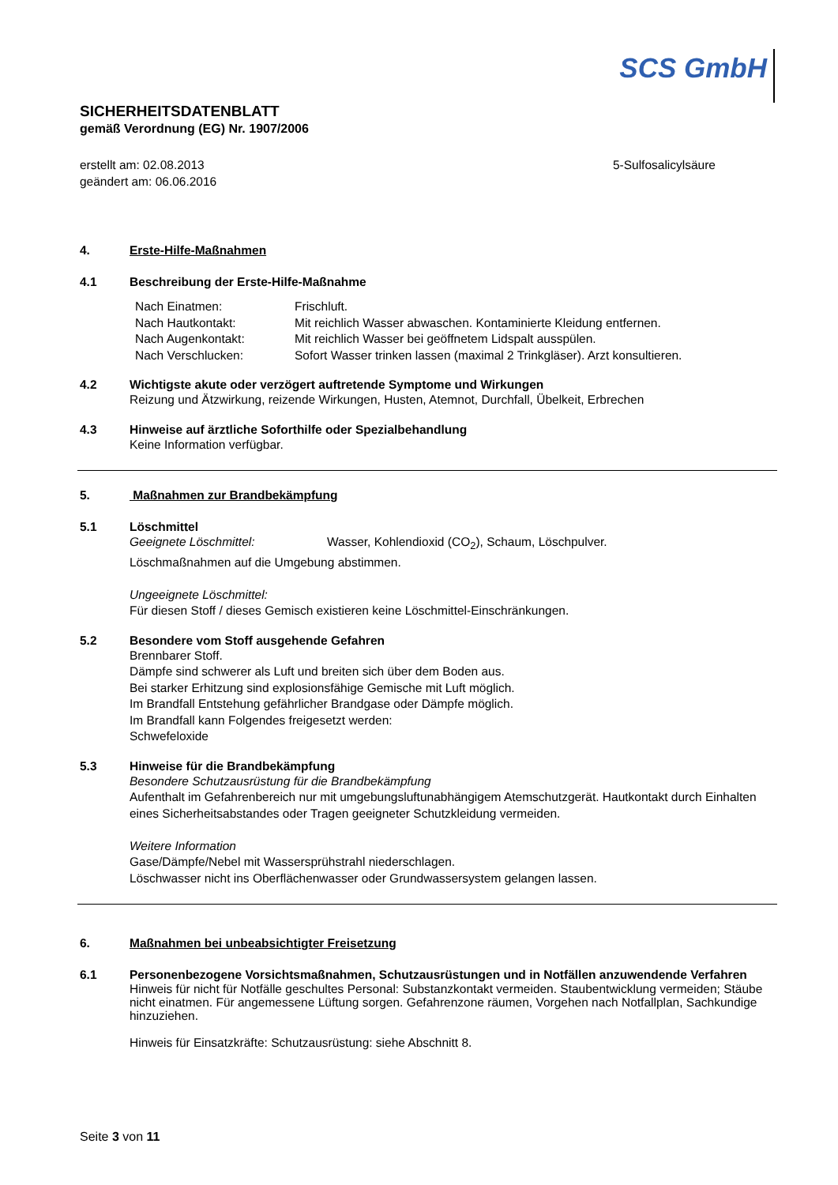SCS GmbH
SICHERHEITSDATENBLATT
gemäß Verordnung (EG) Nr. 1907/2006
erstellt am: 02.08.2013
geändert am: 06.06.2016
5-Sulfosalicylsäure
4. Erste-Hilfe-Maßnahmen
4.1 Beschreibung der Erste-Hilfe-Maßnahme
| Nach Einatmen: | Frischluft. |
| Nach Hautkontakt: | Mit reichlich Wasser abwaschen. Kontaminierte Kleidung entfernen. |
| Nach Augenkontakt: | Mit reichlich Wasser bei geöffnetem Lidspalt ausspülen. |
| Nach Verschlucken: | Sofort Wasser trinken lassen (maximal 2 Trinkgläser). Arzt konsultieren. |
4.2 Wichtigste akute oder verzögert auftretende Symptome und Wirkungen
Reizung und Ätzwirkung, reizende Wirkungen, Husten, Atemnot, Durchfall, Übelkeit, Erbrechen
4.3 Hinweise auf ärztliche Soforthilfe oder Spezialbehandlung
Keine Information verfügbar.
5. Maßnahmen zur Brandbekämpfung
5.1 Löschmittel
Geeignete Löschmittel: Wasser, Kohlendioxid (CO<sub>2</sub>), Schaum, Löschpulver.
Löschmaßnahmen auf die Umgebung abstimmen.
Ungeeignete Löschmittel:
Für diesen Stoff / dieses Gemisch existieren keine Löschmittel-Einschränkungen.
5.2 Besondere vom Stoff ausgehende Gefahren
Brennbarer Stoff.
Dämpfe sind schwerer als Luft und breiten sich über dem Boden aus.
Bei starker Erhitzung sind explosionsfähige Gemische mit Luft möglich.
Im Brandfall Entstehung gefährlicher Brandgase oder Dämpfe möglich.
Im Brandfall kann Folgendes freigesetzt werden:
Schwefeloxide
5.3 Hinweise für die Brandbekämpfung
Besondere Schutzausrüstung für die Brandbekämpfung
Aufenthalt im Gefahrenbereich nur mit umgebungsluftunabhängigem Atemschutzgerät. Hautkontakt durch Einhalten eines Sicherheitsabstandes oder Tragen geeigneter Schutzkleidung vermeiden.
Weitere Information
Gase/Dämpfe/Nebel mit Wassersprühstrahl niederschlagen.
Löschwasser nicht ins Oberflächenwasser oder Grundwassersystem gelangen lassen.
6. Maßnahmen bei unbeabsichtigter Freisetzung
6.1 Personenbezogene Vorsichtsmaßnahmen, Schutzausrüstungen und in Notfällen anzuwendende Verfahren
Hinweis für nicht für Notfälle geschultes Personal: Substanzkontakt vermeiden. Staubentwicklung vermeiden; Stäube nicht einatmen. Für angemessene Lüftung sorgen. Gefahrenzone räumen, Vorgehen nach Notfallplan, Sachkundige hinzuziehen.
Hinweis für Einsatzkräfte: Schutzausrüstung: siehe Abschnitt 8.
Seite 3 von 11